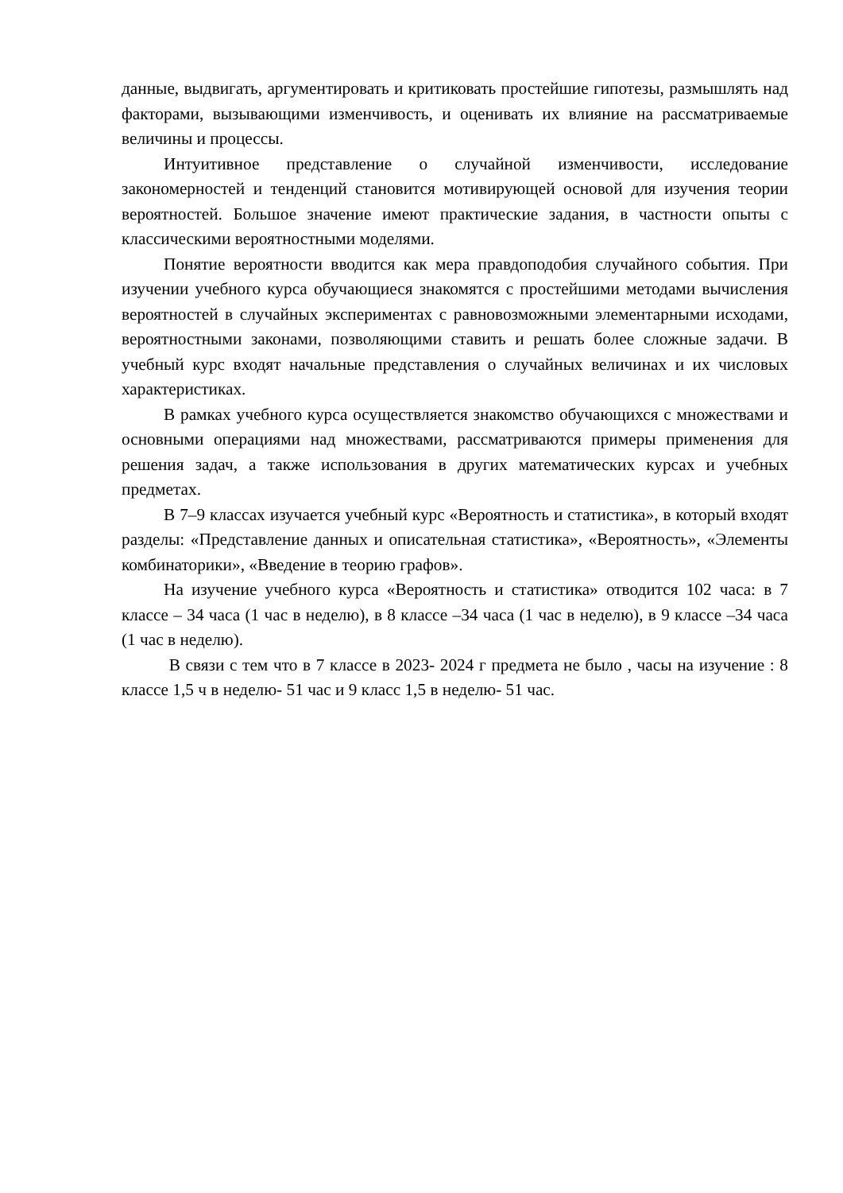данные, выдвигать, аргументировать и критиковать простейшие гипотезы, размышлять над факторами, вызывающими изменчивость, и оценивать их влияние на рассматриваемые величины и процессы.
Интуитивное представление о случайной изменчивости, исследование закономерностей и тенденций становится мотивирующей основой для изучения теории вероятностей. Большое значение имеют практические задания, в частности опыты с классическими вероятностными моделями.
Понятие вероятности вводится как мера правдоподобия случайного события. При изучении учебного курса обучающиеся знакомятся с простейшими методами вычисления вероятностей в случайных экспериментах с равновозможными элементарными исходами, вероятностными законами, позволяющими ставить и решать более сложные задачи. В учебный курс входят начальные представления о случайных величинах и их числовых характеристиках.
В рамках учебного курса осуществляется знакомство обучающихся с множествами и основными операциями над множествами, рассматриваются примеры применения для решения задач, а также использования в других математических курсах и учебных предметах.
В 7–9 классах изучается учебный курс «Вероятность и статистика», в который входят разделы: «Представление данных и описательная статистика», «Вероятность», «Элементы комбинаторики», «Введение в теорию графов».
На изучение учебного курса «Вероятность и статистика» отводится 102 часа: в 7 классе – 34 часа (1 час в неделю), в 8 классе –34 часа (1 час в неделю), в 9 классе –34 часа (1 час в неделю).
В связи с тем что в 7 классе в 2023- 2024 г предмета не было , часы на изучение : 8 классе 1,5 ч в неделю- 51 час и 9 класс 1,5 в неделю- 51 час.